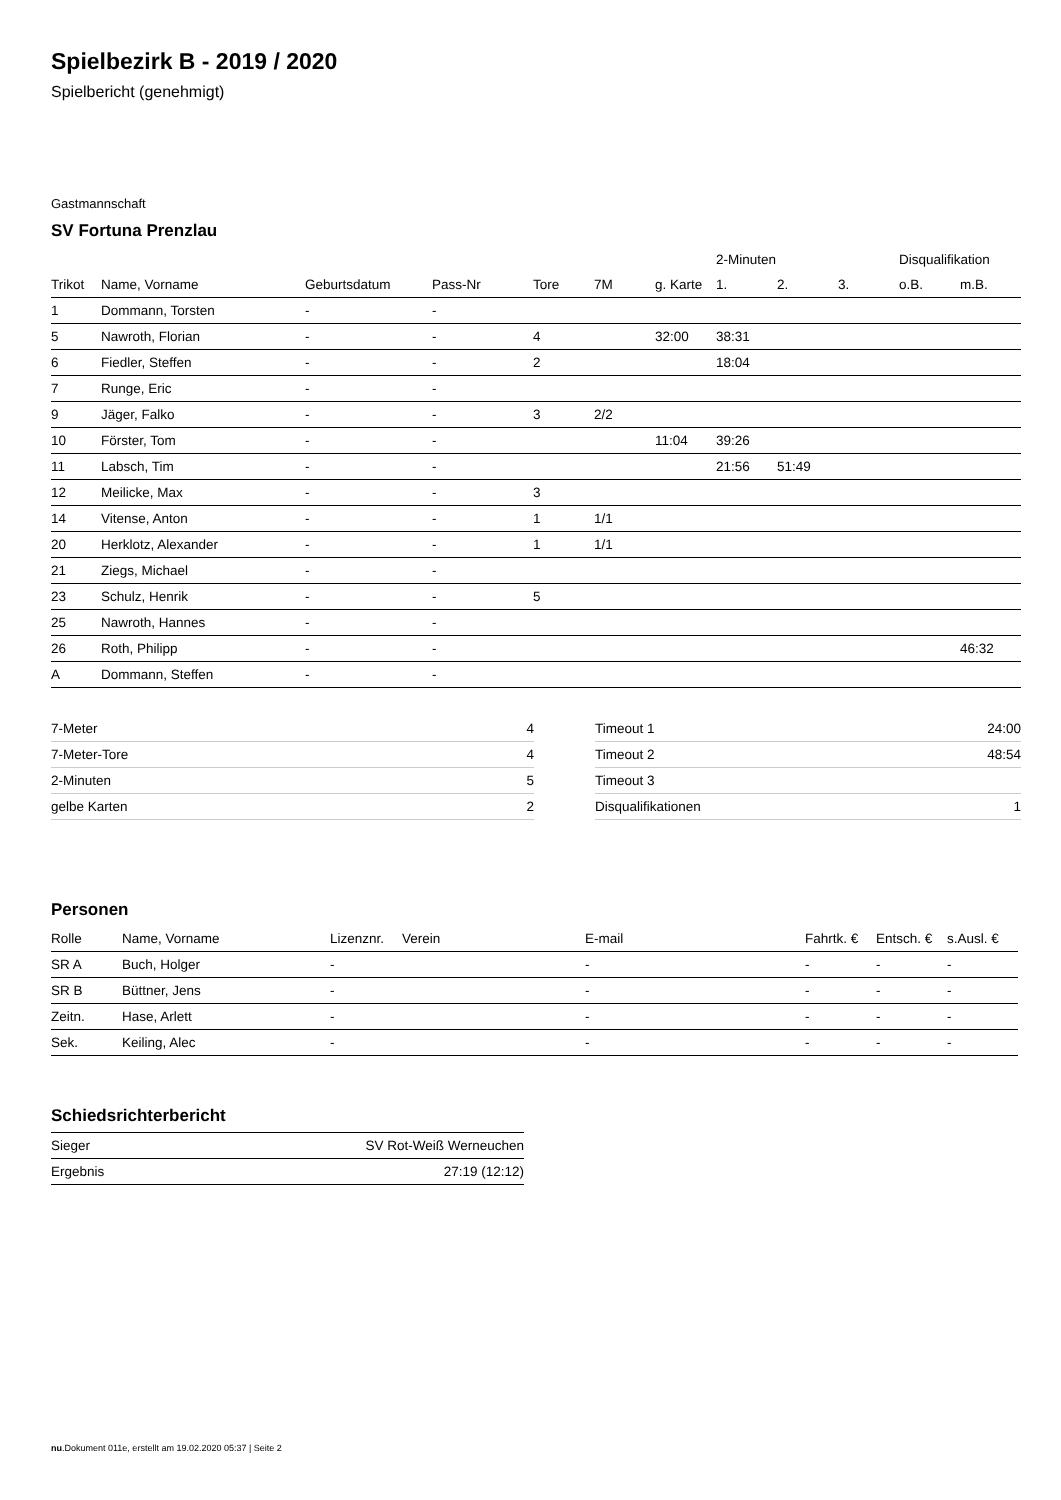Spielbezirk B - 2019 / 2020
Spielbericht (genehmigt)
Gastmannschaft
SV Fortuna Prenzlau
| | | | | | | | 2-Minuten | | | Disqualifikation | |
| Trikot | Name, Vorname | Geburtsdatum | Pass-Nr | Tore | 7M | g. Karte | 1. | 2. | 3. | o.B. | m.B. |
| 1 | Dommann, Torsten | - | - | | | | | | | | |
| 5 | Nawroth, Florian | - | - | 4 | | 32:00 | 38:31 | | | | |
| 6 | Fiedler, Steffen | - | - | 2 | | | 18:04 | | | | |
| 7 | Runge, Eric | - | - | | | | | | | | |
| 9 | Jäger, Falko | - | - | 3 | 2/2 | | | | | | |
| 10 | Förster, Tom | - | - | | | 11:04 | 39:26 | | | | |
| 11 | Labsch, Tim | - | - | | | | 21:56 | 51:49 | | | |
| 12 | Meilicke, Max | - | - | 3 | | | | | | | |
| 14 | Vitense, Anton | - | - | 1 | 1/1 | | | | | | |
| 20 | Herklotz, Alexander | - | - | 1 | 1/1 | | | | | | |
| 21 | Ziegs, Michael | - | - | | | | | | | | |
| 23 | Schulz, Henrik | - | - | 5 | | | | | | | |
| 25 | Nawroth, Hannes | - | - | | | | | | | | |
| 26 | Roth, Philipp | - | - | | | | | | | | 46:32 |
| A | Dommann, Steffen | - | - | | | | | | | | |
| 7-Meter | 4 |
| 7-Meter-Tore | 4 |
| 2-Minuten | 5 |
| gelbe Karten | 2 |
| Timeout 1 | 24:00 |
| Timeout 2 | 48:54 |
| Timeout 3 | |
| Disqualifikationen | 1 |
Personen
| Rolle | Name, Vorname | Lizenznr. | Verein | E-mail | Fahrtk. € | Entsch. € | s.Ausl. € |
| --- | --- | --- | --- | --- | --- | --- | --- |
| SR A | Buch, Holger | - | | - | - | - | - |
| SR B | Büttner, Jens | - | | - | - | - | - |
| Zeitn. | Hase, Arlett | - | | - | - | - | - |
| Sek. | Keiling, Alec | - | | - | - | - | - |
Schiedsrichterbericht
| Sieger | SV Rot-Weiß Werneuchen |
| Ergebnis | 27:19 (12:12) |
nu.Dokument 011e, erstellt am 19.02.2020 05:37 | Seite 2